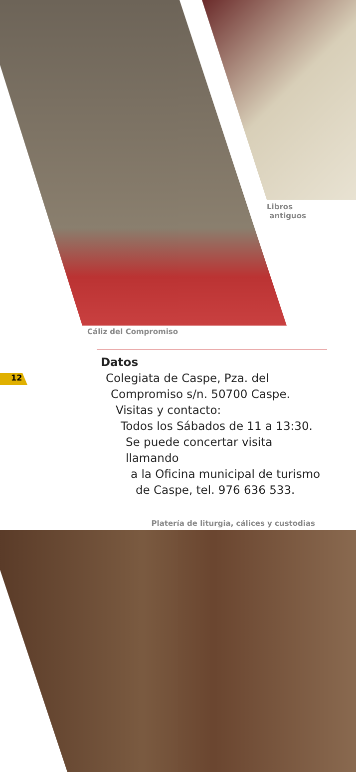Libros
antiguos
Cáliz del Compromiso
12
Datos
Colegiata de Caspe, Pza. del
Compromiso s/n. 50700 Caspe.
Visitas y contacto:
Todos los Sábados de 11 a 13:30.
Se puede concertar visita llamando
a la Oficina municipal de turismo
de Caspe, tel. 976 636 533.
Platería de liturgia, cálices y custodias